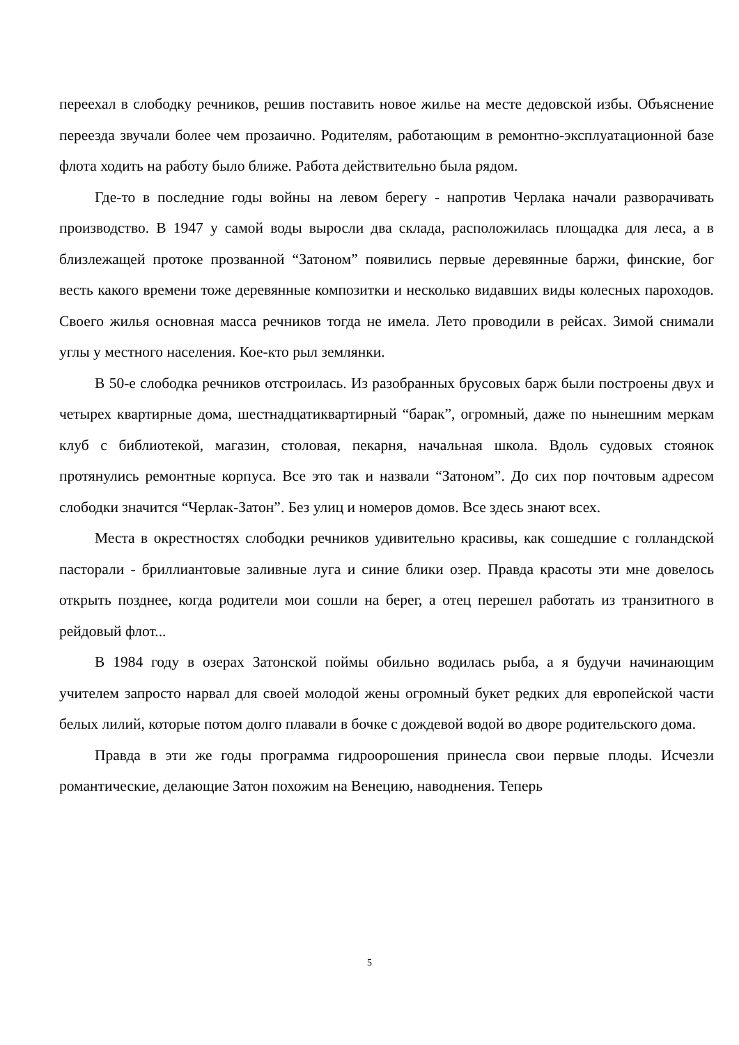переехал в слободку речников, решив поставить новое жилье на месте дедовской избы. Объяснение переезда звучали более чем прозаично. Родителям, работающим в ремонтно-эксплуатационной базе флота ходить на работу было ближе. Работа действительно была рядом.
Где-то в последние годы войны на левом берегу - напротив Черлака начали раз­ворачивать производство. В 1947 у самой воды выросли два склада, расположилась площадка для леса, а в близлежащей протоке прозванной “Затоном” появились первые деревянные баржи, финские, бог весть какого времени тоже деревянные композитки и несколько видавших виды колесных пароходов. Своего жилья основная масса речников тогда не имела. Лето проводили в рейсах. Зимой снимали углы у местного населения. Кое-кто рыл землянки.
В 50-е слободка речников отстроилась. Из разобранных брусовых барж были построены двух и четырех квартирные дома, шестнадцатиквартирный “барак”, огромный, даже по нынешним меркам клуб с библиотекой, магазин, столовая, пекарня, начальная школа. Вдоль судовых стоянок протянулись ремонтные корпуса. Все это так и назвали “Затоном”. До сих пор почтовым адресом слободки значится “Черлак-Затон”. Без улиц и номеров домов. Все здесь знают всех.
Места в окрестностях слободки речников удивительно красивы, как сошедшие с голландской пасторали - бриллиантовые заливные луга и синие блики озер. Правда красоты эти мне довелось открыть позднее, когда родители мои сошли на берег, а отец перешел работать из транзитного в рейдовый флот...
В 1984 году в озерах Затонской поймы обильно водилась рыба, а я будучи начи­нающим учителем запросто нарвал для своей молодой жены огромный букет редких для европейской части белых лилий, которые потом долго плавали в бочке с дождевой водой во дворе родительского дома.
Правда в эти же годы программа гидроорошения принесла свои первые плоды. Исчезли романтические, делающие Затон похожим на Венецию, наводнения. Теперь
5